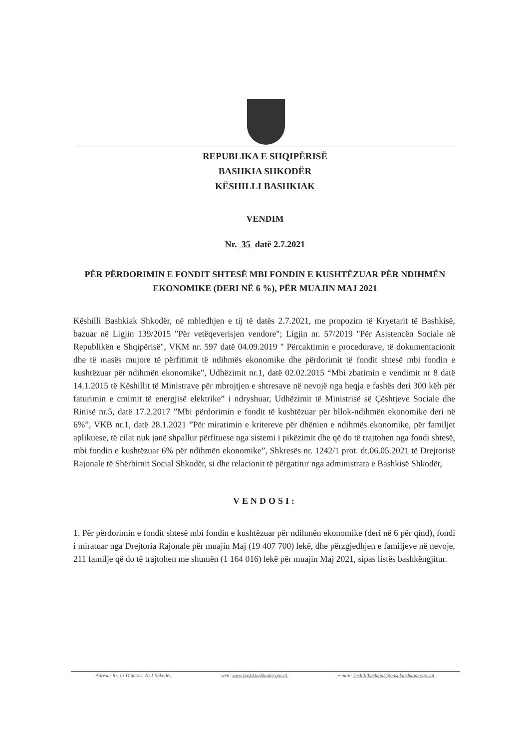REPUBLIKA E SHQIPËRISË
BASHKIA SHKODËR
KËSHILLI BASHKIAK
VENDIM
Nr. 35 datë 2.7.2021
PËR PËRDORIMIN E FONDIT SHTESË MBI FONDIN E KUSHTËZUAR PËR NDIHMËN EKONOMIKE (DERI NË 6 %), PËR MUAJIN MAJ 2021
Këshilli Bashkiak Shkodër, në mbledhjen e tij të datës 2.7.2021, me propozim të Kryetarit të Bashkisë, bazuar në Ligjin 139/2015 "Për vetëqeverisjen vendore"; Ligjin nr. 57/2019 "Për Asistencën Sociale në Republikën e Shqipërisë", VKM nr. 597 datë 04.09.2019 " Përcaktimin e procedurave, të dokumentacionit dhe të masës mujore të përfitimit të ndihmës ekonomike dhe përdorimit të fondit shtesë mbi fondin e kushtëzuar për ndihmën ekonomike", Udhëzimit nr.1, datë 02.02.2015 “Mbi zbatimin e vendimit nr 8 datë 14.1.2015 të Këshillit të Ministrave për mbrojtjen e shtresave në nevojë nga heqja e fashës deri 300 këh për faturimin e cmimit të energjisë elektrike” i ndryshuar, Udhëzimit të Ministrisë së Çështjeve Sociale dhe Rinisë nr.5, datë 17.2.2017 ”Mbi përdorimin e fondit të kushtëzuar për bllok-ndihmën ekonomike deri në 6%”, VKB nr.1, datë 28.1.2021 ”Për miratimin e kritereve për dhënien e ndihmës ekonomike, për familjet aplikuese, të cilat nuk janë shpallur përfituese nga sistemi i pikëzimit dhe që do të trajtohen nga fondi shtesë, mbi fondin e kushtëzuar 6% për ndihmën ekonomike”, Shkresës nr. 1242/1 prot. dt.06.05.2021 të Drejtorisë Rajonale të Shërbimit Social Shkodër, si dhe relacionit të përgatitur nga administrata e Bashkisë Shkodër,
VENDOSI:
1. Për përdorimin e fondit shtesë mbi fondin e kushtëzuar për ndihmën ekonomike (deri në 6 për qind), fondi i miratuar nga Drejtoria Rajonale për muajin Maj (19 407 700) lekë, dhe përzgjedhjen e familjeve në nevoje, 211 familje që do të trajtohen me shumën (1 164 016) lekë për muajin Maj 2021, sipas listës bashkëngjitur.
Adresa: Rr. 13 Dhjetori, Nr.1 Shkodër, web: www.bashkiashkoder.gov.al, e-mail: keshillibashkiak@bashkiashkoder.gov.al,